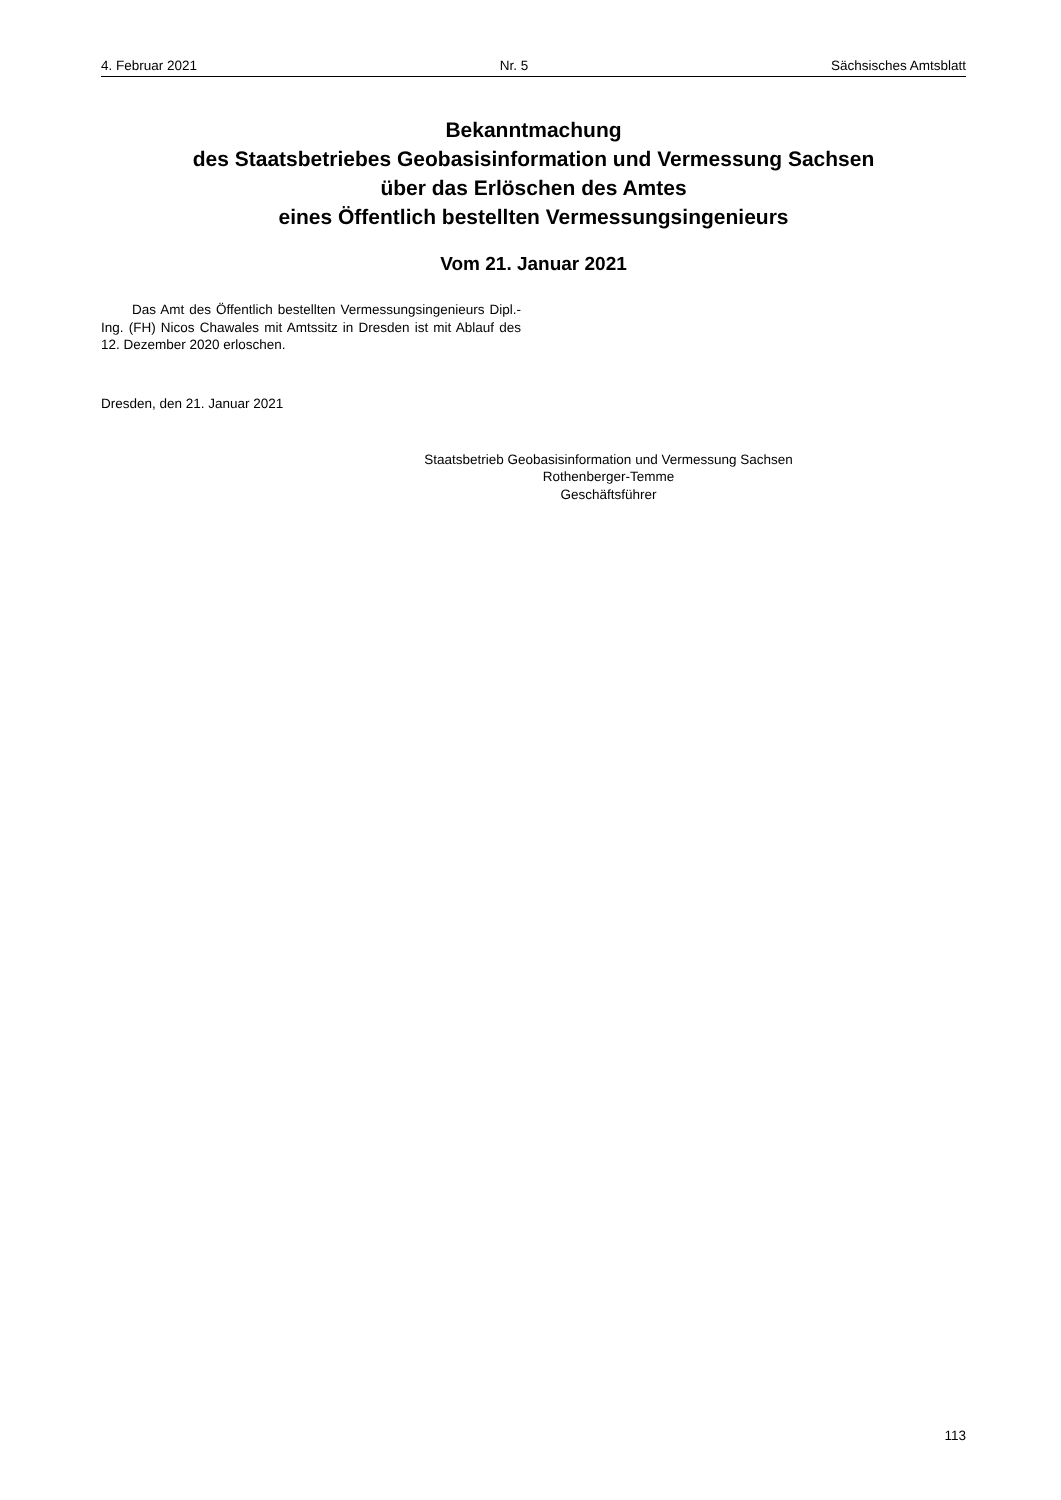4. Februar 2021 Nr. 5 Sächsisches Amtsblatt
Bekanntmachung
des Staatsbetriebes Geobasisinformation und Vermessung Sachsen
über das Erlöschen des Amtes
eines Öffentlich bestellten Vermessungsingenieurs
Vom 21. Januar 2021
Das Amt des Öffentlich bestellten Vermessungsingenieurs Dipl.-Ing. (FH) Nicos Chawales mit Amtssitz in Dresden ist mit Ablauf des 12. Dezember 2020 erloschen.
Dresden, den 21. Januar 2021
Staatsbetrieb Geobasisinformation und Vermessung Sachsen
Rothenberger-Temme
Geschäftsführer
113